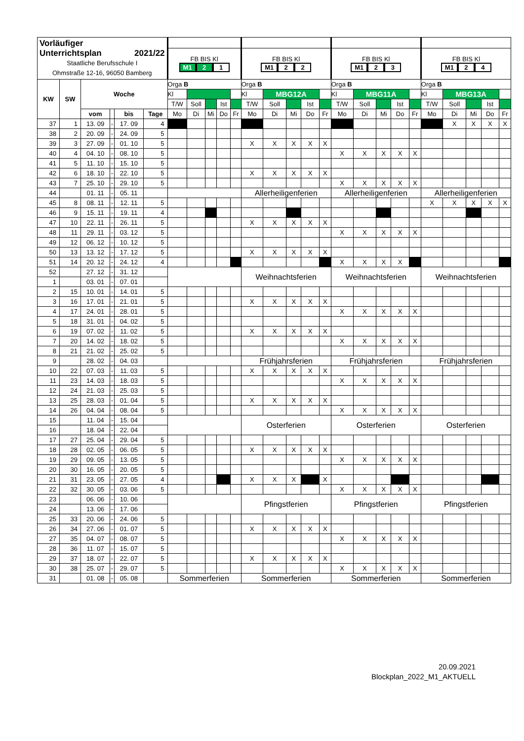| Vorläufiger Unterrichtsplan 2021/22 Staatliche Berufsschule I Ohmstraße 12-16, 96050 Bamberg | | | | | | | | | | | | | | | | | | | | | | | | | |
| | | | | | | FB BIS Kl M1 2 1 | | | | | FB BIS Kl M1 2 2 | | | | | FB BIS Kl M1 2 3 | | | | | FB BIS Kl M1 2 4 | | | | |
| KW | SW | Woche | | | | Orga B | | | | | Orga B | | | | | Orga B | | | | | Orga B | | | | |
| | | | | | | Kl | | | | | Kl | MBG12A | | | | Kl | MBG11A | | | | Kl | MBG13A | | | |
| | | | | | | T/W | Soll | | Ist | | T/W | Soll | | Ist | | T/W | Soll | | Ist | | T/W | Soll | | Ist | |
| | | vom | | bis | Tage | Mo | Di | Mi | Do | Fr | Mo | Di | Mi | Do | Fr | Mo | Di | Mi | Do | Fr | Mo | Di | Mi | Do | Fr |
| 37 | 1 | 13. 09 | - | 17. 09 | 4 | | | | | | | | | | | | | | | | | X | X | X | X |
| 38 | 2 | 20. 09 | - | 24. 09 | 5 | | | | | | | | | | | | | | | | | | | | |
| 39 | 3 | 27. 09 | - | 01. 10 | 5 | | | | | | X | X | X | X | X | | | | | | | | | | |
| 40 | 4 | 04. 10 | - | 08. 10 | 5 | | | | | | | | | | | X | X | X | X | X | | | | | |
| 41 | 5 | 11. 10 | - | 15. 10 | 5 | | | | | | | | | | | | | | | | | | | | |
| 42 | 6 | 18. 10 | - | 22. 10 | 5 | | | | | | X | X | X | X | X | | | | | | | | | | |
| 43 | 7 | 25. 10 | - | 29. 10 | 5 | | | | | | | | | | | X | X | X | X | X | | | | | |
| 44 | | 01. 11 | - | 05. 11 | | | | | | | Allerheiligenferien | | | | | Allerheiligenferien | | | | | Allerheiligenferien | | | | |
| 45 | 8 | 08. 11 | - | 12. 11 | 5 | | | | | | | | | | | | | | | | X | X | X | X | X |
| 46 | 9 | 15. 11 | - | 19. 11 | 4 | | | | | | | | | | | | | | | | | | | | |
| 47 | 10 | 22. 11 | - | 26. 11 | 5 | | | | | | X | X | X | X | X | | | | | | | | | | |
| 48 | 11 | 29. 11 | - | 03. 12 | 5 | | | | | | | | | | | X | X | X | X | X | | | | | |
| 49 | 12 | 06. 12 | - | 10. 12 | 5 | | | | | | | | | | | | | | | | | | | | |
| 50 | 13 | 13. 12 | - | 17. 12 | 5 | | | | | | X | X | X | X | X | | | | | | | | | | |
| 51 | 14 | 20. 12 | - | 24. 12 | 4 | | | | | | | | | | | X | X | X | X | | | | | | |
| 52 | | 27. 12 | - | 31. 12 | | | | | | | Weihnachtsferien | | | | | Weihnachtsferien | | | | | Weihnachtsferien | | | | |
| 1 | | 03. 01 | - | 07. 01 | | | | | | | | | | | | | | | | | | | | | |
| 2 | 15 | 10. 01 | - | 14. 01 | 5 | | | | | | | | | | | | | | | | | | | | |
| 3 | 16 | 17. 01 | - | 21. 01 | 5 | | | | | | X | X | X | X | X | | | | | | | | | | |
| 4 | 17 | 24. 01 | - | 28. 01 | 5 | | | | | | | | | | | X | X | X | X | X | | | | | |
| 5 | 18 | 31. 01 | - | 04. 02 | 5 | | | | | | | | | | | | | | | | | | | | |
| 6 | 19 | 07. 02 | - | 11. 02 | 5 | | | | | | X | X | X | X | X | | | | | | | | | | |
| 7 | 20 | 14. 02 | - | 18. 02 | 5 | | | | | | | | | | | X | X | X | X | X | | | | | |
| 8 | 21 | 21. 02 | - | 25. 02 | 5 | | | | | | | | | | | | | | | | | | | | |
| 9 | | 28. 02 | - | 04. 03 | | | | | | | Frühjahrsferien | | | | | Frühjahrsferien | | | | | Frühjahrsferien | | | | |
| 10 | 22 | 07. 03 | - | 11. 03 | 5 | | | | | | X | X | X | X | X | | | | | | | | | | |
| 11 | 23 | 14. 03 | - | 18. 03 | 5 | | | | | | | | | | | X | X | X | X | X | | | | | |
| 12 | 24 | 21. 03 | - | 25. 03 | 5 | | | | | | | | | | | | | | | | | | | | |
| 13 | 25 | 28. 03 | - | 01. 04 | 5 | | | | | | X | X | X | X | X | | | | | | | | | | |
| 14 | 26 | 04. 04 | - | 08. 04 | 5 | | | | | | | | | | | X | X | X | X | X | | | | | |
| 15 | | 11. 04 | - | 15. 04 | | | | | | | Osterferien | | | | | Osterferien | | | | | Osterferien | | | | |
| 16 | | 18. 04 | - | 22. 04 | | | | | | | | | | | | | | | | | | | | | |
| 17 | 27 | 25. 04 | - | 29. 04 | 5 | | | | | | | | | | | | | | | | | | | | |
| 18 | 28 | 02. 05 | - | 06. 05 | 5 | | | | | | X | X | X | X | X | | | | | | | | | | |
| 19 | 29 | 09. 05 | - | 13. 05 | 5 | | | | | | | | | | | X | X | X | X | X | | | | | |
| 20 | 30 | 16. 05 | - | 20. 05 | 5 | | | | | | | | | | | | | | | | | | | | |
| 21 | 31 | 23. 05 | - | 27. 05 | 4 | | | | | | X | X | X | | X | | | | | | | | | | |
| 22 | 32 | 30. 05 | - | 03. 06 | 5 | | | | | | | | | | | X | X | X | X | X | | | | | |
| 23 | | 06. 06 | - | 10. 06 | | | | | | | Pfingstferien | | | | | Pfingstferien | | | | | Pfingstferien | | | | |
| 24 | | 13. 06 | - | 17. 06 | | | | | | | | | | | | | | | | | | | | | |
| 25 | 33 | 20. 06 | - | 24. 06 | 5 | | | | | | | | | | | | | | | | | | | | |
| 26 | 34 | 27. 06 | - | 01. 07 | 5 | | | | | | X | X | X | X | X | | | | | | | | | | |
| 27 | 35 | 04. 07 | - | 08. 07 | 5 | | | | | | | | | | | X | X | X | X | X | | | | | |
| 28 | 36 | 11. 07 | - | 15. 07 | 5 | | | | | | | | | | | | | | | | | | | | |
| 29 | 37 | 18. 07 | - | 22. 07 | 5 | | | | | | X | X | X | X | X | | | | | | | | | | |
| 30 | 38 | 25. 07 | - | 29. 07 | 5 | | | | | | | | | | | X | X | X | X | X | | | | | |
| 31 | | 01. 08 | - | 05. 08 | | Sommerferien | | | | | Sommerferien | | | | | Sommerferien | | | | | Sommerferien | | | | |
20.09.2021
Blockplan_2022_M1_AKTUELL